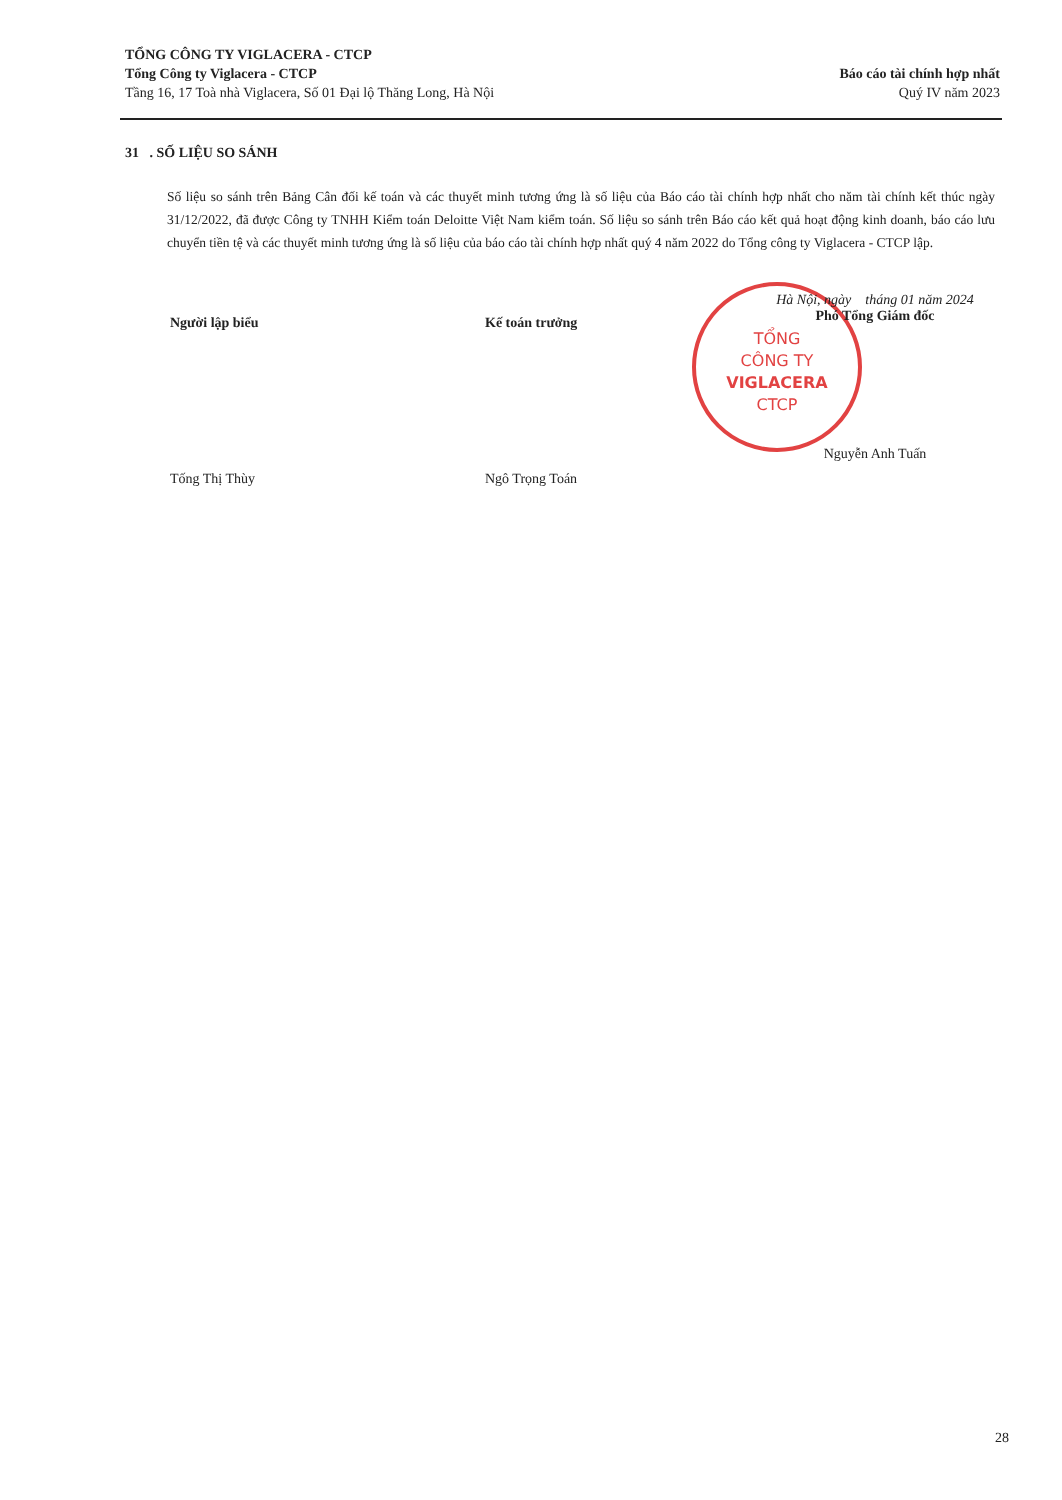TỔNG CÔNG TY VIGLACERA - CTCP
Tổng Công ty Viglacera - CTCP
Tầng 16, 17 Toà nhà Viglacera, Số 01 Đại lộ Thăng Long, Hà Nội
Báo cáo tài chính hợp nhất
Quý IV năm 2023
31 . SỐ LIỆU SO SÁNH
Số liệu so sánh trên Bảng Cân đối kế toán và các thuyết minh tương ứng là số liệu của Báo cáo tài chính hợp nhất cho năm tài chính kết thúc ngày 31/12/2022, đã được Công ty TNHH Kiểm toán Deloitte Việt Nam kiểm toán. Số liệu so sánh trên Báo cáo kết quả hoạt động kinh doanh, báo cáo lưu chuyển tiền tệ và các thuyết minh tương ứng là số liệu của báo cáo tài chính hợp nhất quý 4 năm 2022 do Tổng công ty Viglacera - CTCP lập.
Người lập biểu
Tống Thị Thùy
Kế toán trưởng
Ngô Trọng Toán
TỔNG
CÔNG TY
VIGLACERA
CTCP
Hà Nội, ngày tháng 01 năm 2024
Phó Tổng Giám đốc
Nguyễn Anh Tuấn
28